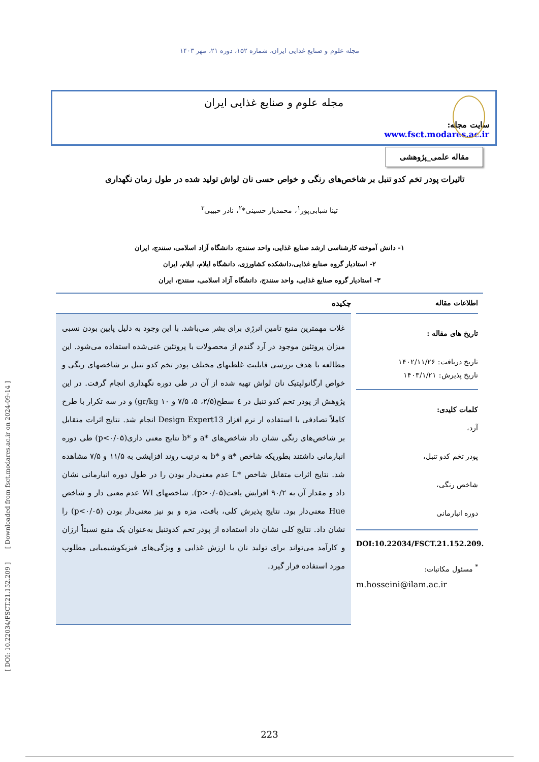[ DOI: 10.22034/FSCT.21.152.209 ] [ Downloaded from fsct.modares.ac.ir on 2024-09-14 ]
مجله علوم و صنایع غذایی ایران، شماره ۱۵۲، دوره ۲۱، مهر ۱۴۰۳
مجله علوم و صنایع غذایی ایران
سایت مجله: www.fsct.modares.ac.ir
مقاله علمی_پژوهشی
تاثیرات پودر تخم کدو تنبل بر شاخص‌های رنگی و خواص حسی نان لواش تولید شده در طول زمان نگهداری
تینا شبابی‌پور<sup>۱</sup>، محمدیار حسینی*<sup>۲</sup>، نادر حبیبی<sup>۳</sup>
۱- دانش آموخته کارشناسی ارشد صنایع غذایی، واحد سنندج، دانشگاه آزاد اسلامی، سنندج، ایران
۲- استادیار گروه صنایع غذایی،دانشکده کشاورزی، دانشگاه ایلام، ایلام، ایران
۳- استادیار گروه صنایع غذایی، واحد سنندج، دانشگاه آزاد اسلامی، سنندج، ایران
اطلاعات مقاله
تاریخ های مقاله :
تاریخ دریافت: ۱۴۰۲/۱۱/۲۶
تاریخ پذیرش: ۱۴۰۳/۱/۲۱
کلمات کلیدی:
آرد،
پودر تخم کدو تنبل،
شاخص رنگی،
دوره انبارمانی
DOI:10.22034/FSCT.21.152.209.
<sup>*</sup> مسئول مکاتبات:
m.hosseini@ilam.ac.ir
چکیده
غلات مهمترین منبع تامین انرژی برای بشر می‌باشد. با این وجود به دلیل پایین بودن نسبی میزان پروتئین موجود در آرد گندم از محصولات با پروتئین غنی‌شده استفاده می‌شود. این مطالعه با هدف بررسی قابلیت غلظتهای مختلف پودر تخم کدو تنبل بر شاخصهای رنگی و خواص ارگانولپتیک نان لواش تهیه شده از آن در طی دوره نگهداری انجام گرفت. در این پژوهش از پودر تخم کدو تنبل در ٤ سطح(۲/۵، ۵، ۷/۵ و ۱۰ gr/kg) و در سه تکرار با طرح کاملاً تصادفی با استفاده ار نرم افزار Design Expert13 انجام شد. نتایج اثرات متقابل بر شاخص‌های رنگی نشان داد شاخص‌های *a و *b نتایج معنی داری(p<۰/۰۵) طی دوره انبارمانی داشتند بطوریکه شاخص *a و *b به ترتیب روند افزایشی به ۱۱/۵ و ۷/۵ مشاهده شد. نتایج اثرات متقابل شاخص *L عدم معنی‌دار بودن را در طول دوره انبارمانی نشان داد و مقدار آن به ۹۰/۲ افزایش یافت(p>۰/۰۵). شاخصهای WI عدم معنی دار و شاخص Hue معنی‌دار بود. نتایج پذیرش کلی، بافت، مزه و بو نیز معنی‌دار بودن (p<۰/۰۵) را نشان داد. نتایج کلی نشان داد استفاده از پودر تخم کدوتنبل به‌عنوان یک منبع نسبتاً ارزان و کارآمد می‌تواند برای تولید نان با ارزش غذایی و ویژگی‌های فیزیکوشیمیایی مطلوب مورد استفاده قرار گیرد.
223